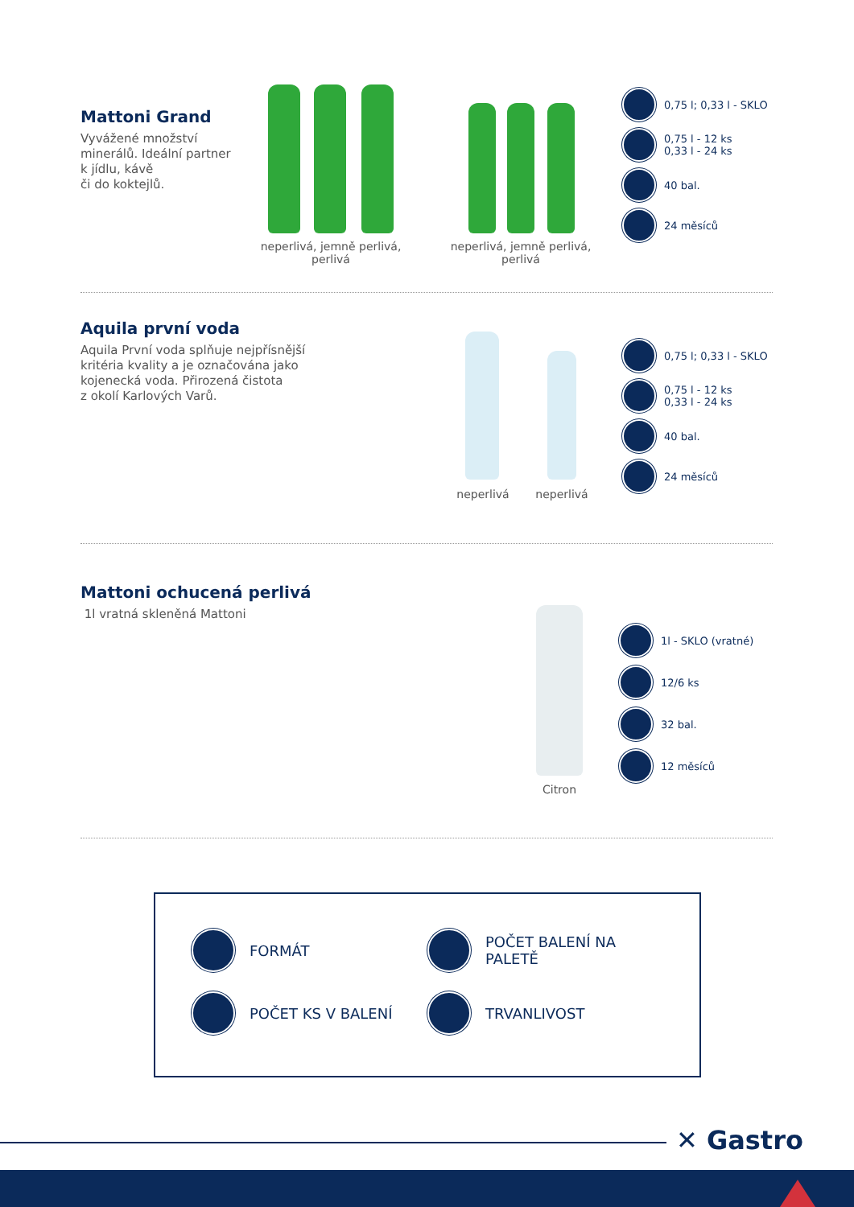Mattoni Grand
Vyvážené množství
minerálů. Ideální partner
k jídlu, kávě
či do koktejlů.
neperlivá, jemně perlivá, perlivá
neperlivá, jemně perlivá, perlivá
0,75 l; 0,33 l - SKLO
0,75 l - 12 ks
0,33 l - 24 ks
40 bal.
24 měsíců
Aquila první voda
Aquila První voda splňuje nejpřísnější
kritéria kvality a je označována jako
kojenecká voda. Přirozená čistota
z okolí Karlových Varů.
neperlivá neperlivá
0,75 l; 0,33 l - SKLO
0,75 l - 12 ks
0,33 l - 24 ks
40 bal.
24 měsíců
Mattoni ochucená perlivá
1l vratná skleněná Mattoni
Citron
1l - SKLO (vratné)
12/6 ks
32 bal.
12 měsíců
FORMÁT
POČET BALENÍ NA PALETĚ
POČET KS V BALENÍ
TRVANLIVOST
✕ Gastro